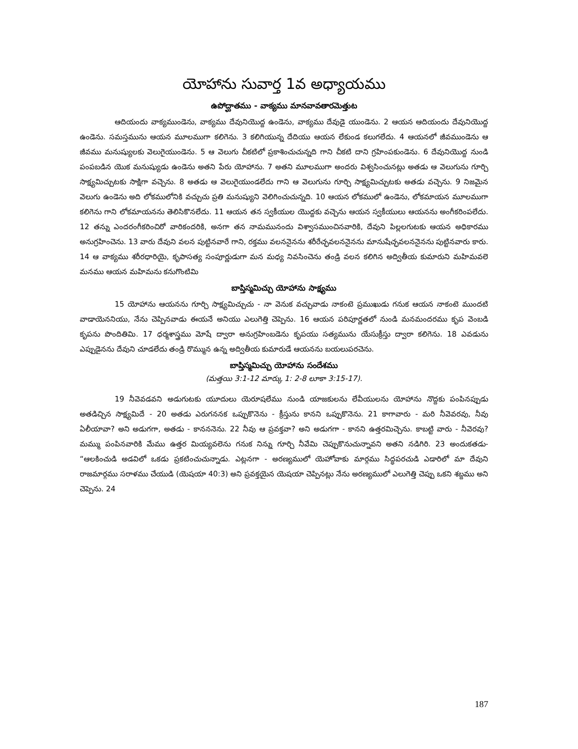యోహాను సువార్త 1వ అధ్యాయము
ఉపోద్ఘాతము - వాక్యము మానవావతారమెత్తుట
ఆదియందు వాక్యముండెను, వాక్యము దేవునియొద్ద ఉండెను, వాక్యము దేవుడై యుండెను. 2 ఆయన ఆదియందు దేవునియొద్ద ఉండెను. సమస్తమును ఆయన మూలముగా కలిగెను. 3 కలిగియున్న దేదియు ఆయన లేకుండ కలుగలేదు. 4 ఆయనలో జీవముండెను ఆ జీవము మనుష్యులకు వెలుగైయుండెను. 5 ఆ వెలుగు చీకటిలో ప్రకాశించుచున్నది గాని చీకటి దాని గ్రహింపకుండెను. 6 దేవునియొద్ద నుండి పంపబడిన యొక మనుష్యుడు ఉండెను అతని పేరు యోహాను. 7 అతని మూలముగా అందరు విశ్వసించునట్లు అతడు ఆ వెలుగును గూర్చి సాక్ష్యమిచ్చుటకు సాక్షిగా వచ్చెను. 8 అతడు ఆ వెలుగైయుండలేదు గాని ఆ వెలుగును గూర్చి సాక్ష్యమిచ్చుటకు అతడు వచ్చెను. 9 నిజమైన వెలుగు ఉండెను అది లోకములోనికి వచ్చుచు ప్రతి మనుష్యుని వెలిగించుచున్నది. 10 ఆయన లోకములో ఉండెను, లోకమాయన మూలముగా కలిగెను గాని లోకమాయనను తెలిసికొనలేదు. 11 ఆయన తన స్వకీయుల యొద్దకు వచ్చెను ఆయన స్వకీయులు ఆయనను అంగీకరింపలేదు. 12 తన్ను ఎందరంగీకరించిరో వారికందరికి, అనగా తన నామమునందు విశ్వాసముంచినవారికి, దేవుని పిల్లలగుటకు ఆయన అధికారము అనుగ్రహించెను. 13 వారు దేవుని వలన పుట్టినవారే గాని, రక్తము వలననైనను శరీరేచ్ఛవలననైనను మానుషేచ్ఛవలననైనను పుట్టినవారు కారు. 14 ఆ వాక్యము శరీరధారియై, కృపాసత్య సంపూర్ణుడుగా మన మధ్య నివసించెను తండ్రి వలన కలిగిన అద్వితీయ కుమారుని మహిమవలె మనము ఆయన మహిమను కనుగొంటిమి
బాప్తిస్మమిచ్చు యోహాను సాక్ష్యము
15 యోహాను ఆయనను గూర్చి సాక్ష్యమిచ్చుచు - నా వెనుక వచ్చువాడు నాకంటె ప్రముఖుడు గనుక ఆయన నాకంటె ముందటి వాడాయెననియు, నేను చెప్పినవాడు ఈయనే అనియు ఎలుగెత్తి చెప్పెను. 16 ఆయన పరిపూర్ణతలో నుండి మనమందరము కృప వెంబడి కృపను పొందితిమి. 17 ధర్మశాస్త్రము మోషే ద్వారా అనుగ్రహింబడెను కృపయు సత్యమును యేసుక్రీస్తు ద్వారా కలిగెను. 18 ఎవడును ఎప్పుడైనను దేవుని చూడలేదు తండ్రి రొమ్మున ఉన్న అద్వితీయ కుమారుడే ఆయనను బయలుపరచెను.
బాప్తిస్మమిచ్చు యోహాను సందేశము
(మత్తయి 3:1-12 మార్కు 1: 2-8 లూకా 3:15-17).
19 నీవెవడవని అడుగుటకు యూదులు యెరూషలేము నుండి యాజకులను లేవీయులను యోహాను నొద్దకు పంపినప్పుడు అతడిచ్చిన సాక్ష్యమిదే - 20 అతడు ఎరుగననక ఒప్పుకొనెను - క్రీస్తును కానని ఒప్పుకొనెను. 21 కాగావారు - మరి నీవెవరవు, నీవు ఏలీయావా? అని అడుగగా, అతడు - కానననెను. 22 నీవు ఆ ప్రవక్తవా? అని అడుగగా - కానని ఉత్తరమిచ్చెను. కాబట్టి వారు - నీవెరవు? మమ్ము పంపినవారికి మేము ఉత్తర మియ్యవలెను గనుక నిన్ను గూర్చి నీవేమి చెప్పుకొనుచున్నావని అతని నడిగిరి. 23 అందుకతడు- “ఆలకించుడి అడవిలో ఒకడు ప్రకటించుచున్నాడు. ఎట్లనగా - అరణ్యములో యెహోవాకు మార్గము సిద్ధపరచుడి ఎడారిలో మా దేవుని రాజమార్గము సరాళము చేయుడి (యెషయా 40:3) అని ప్రవక్తయైన యెషయా చెప్పినట్లు నేను అరణ్యములో ఎలుగెత్తి చెప్పు ఒకని శబ్దము అని చెప్పెను. 24
187